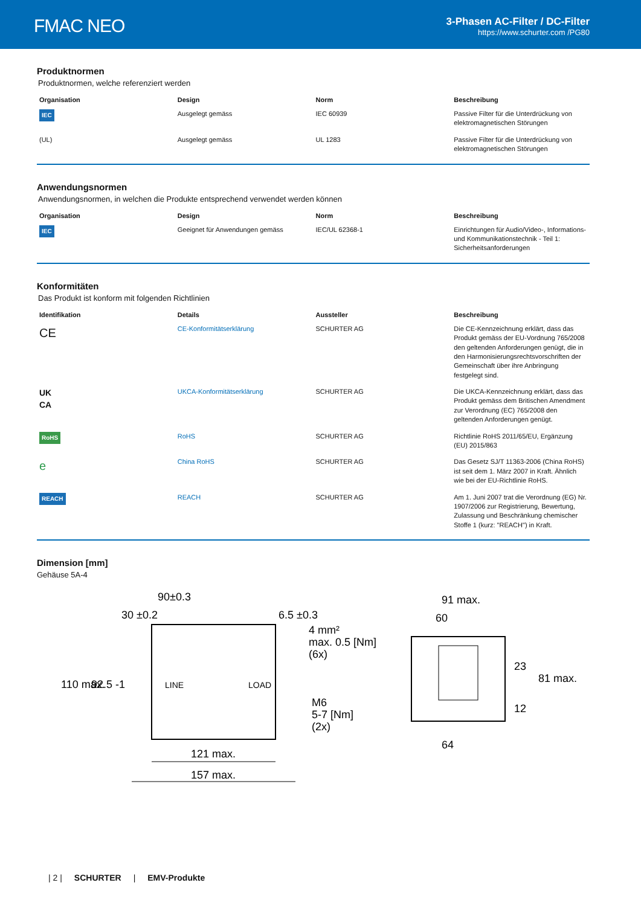FMAC NEO
3-Phasen AC-Filter / DC-Filter
https://www.schurter.com /PG80
Produktnormen
Produktnormen, welche referenziert werden
| Organisation | Design | Norm | Beschreibung |
| --- | --- | --- | --- |
| IEC | Ausgelegt gemäss | IEC 60939 | Passive Filter für die Unterdrückung von elektromagnetischen Störungen |
| (UL) | Ausgelegt gemäss | UL 1283 | Passive Filter für die Unterdrückung von elektromagnetischen Störungen |
Anwendungsnormen
Anwendungsnormen, in welchen die Produkte entsprechend verwendet werden können
| Organisation | Design | Norm | Beschreibung |
| --- | --- | --- | --- |
| IEC | Geeignet für Anwendungen gemäss | IEC/UL 62368-1 | Einrichtungen für Audio/Video-, Informations- und Kommunikationstechnik - Teil 1: Sicherheitsanforderungen |
Konformitäten
Das Produkt ist konform mit folgenden Richtlinien
| Identifikation | Details | Aussteller | Beschreibung |
| --- | --- | --- | --- |
| CE | CE-Konformitätserklärung | SCHURTER AG | Die CE-Kennzeichnung erklärt, dass das Produkt gemäss der EU-Vordnung 765/2008 den geltenden Anforderungen genügt, die in den Harmonisierungsrechtsvorschriften der Gemeinschaft über ihre Anbringung festgelegt sind. |
| UK CA | UKCA-Konformitätserklärung | SCHURTER AG | Die UKCA-Kennzeichnung erklärt, dass das Produkt gemäss dem Britischen Amendment zur Verordnung (EC) 765/2008 den geltenden Anforderungen genügt. |
| RoHS | RoHS | SCHURTER AG | Richtlinie RoHS 2011/65/EU, Ergänzung (EU) 2015/863 |
| e | China RoHS | SCHURTER AG | Das Gesetz SJ/T 11363-2006 (China RoHS) ist seit dem 1. März 2007 in Kraft. Ähnlich wie bei der EU-Richtlinie RoHS. |
| REACH | REACH | SCHURTER AG | Am 1. Juni 2007 trat die Verordnung (EG) Nr. 1907/2006 zur Registrierung, Bewertung, Zulassung und Beschränkung chemischer Stoffe 1 (kurz: "REACH") in Kraft. |
Dimension [mm]
Gehäuse 5A-4
90±0.3
30 ±0.2
6.5 ±0.3
4 mm²
max. 0.5 [Nm]
(6x)
M6
5-7 [Nm]
(2x)
LINE
LOAD
110 max.
92.5 -1
121 max.
157 max.
91 max.
60
64
23
12
81 max.
| 2 | SCHURTER | EMV-Produkte